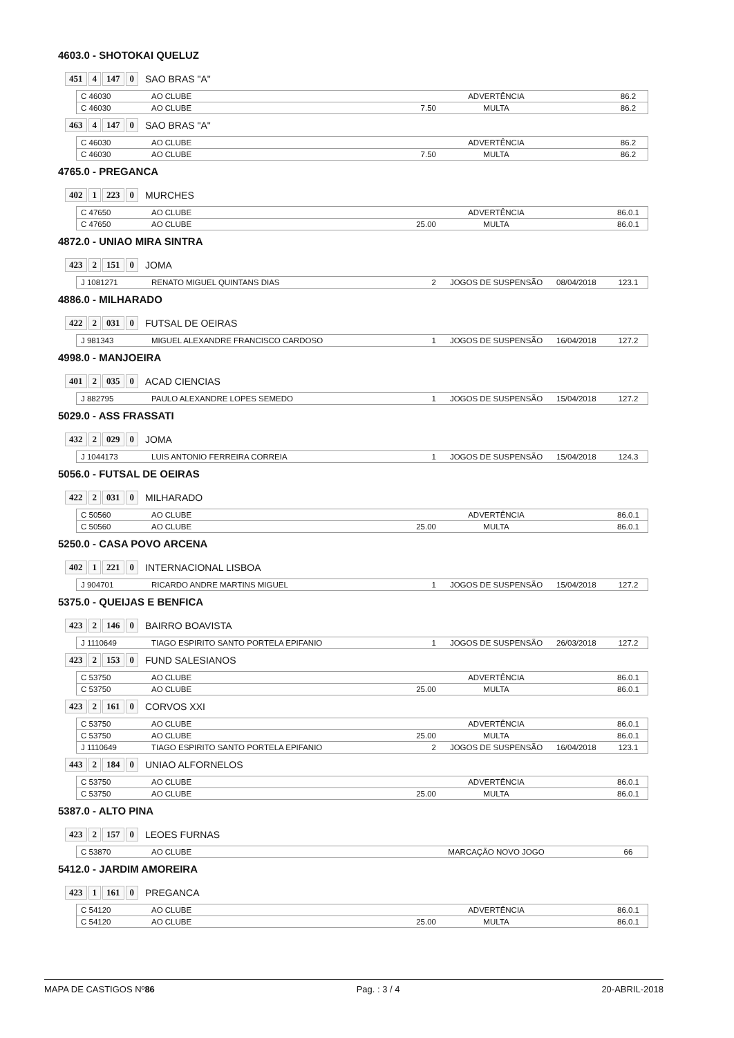4603.0 - SHOTOKAI QUELUZ
451 4 147 0 SAO BRAS "A"
| C 46030 | AO CLUBE | | ADVERTÊNCIA | | 86.2 |
| C 46030 | AO CLUBE | 7.50 | MULTA | | 86.2 |
463 4 147 0 SAO BRAS "A"
| C 46030 | AO CLUBE | | ADVERTÊNCIA | | 86.2 |
| C 46030 | AO CLUBE | 7.50 | MULTA | | 86.2 |
4765.0 - PREGANCA
402 1 223 0 MURCHES
| C 47650 | AO CLUBE | | ADVERTÊNCIA | | 86.0.1 |
| C 47650 | AO CLUBE | 25.00 | MULTA | | 86.0.1 |
4872.0 - UNIAO MIRA SINTRA
423 2 151 0 JOMA
| J 1081271 | RENATO MIGUEL QUINTANS DIAS | 2 | JOGOS DE SUSPENSÃO | 08/04/2018 | 123.1 |
4886.0 - MILHARADO
422 2 031 0 FUTSAL DE OEIRAS
| J 981343 | MIGUEL ALEXANDRE FRANCISCO CARDOSO | 1 | JOGOS DE SUSPENSÃO | 16/04/2018 | 127.2 |
4998.0 - MANJOEIRA
401 2 035 0 ACAD CIENCIAS
| J 882795 | PAULO ALEXANDRE LOPES SEMEDO | 1 | JOGOS DE SUSPENSÃO | 15/04/2018 | 127.2 |
5029.0 - ASS FRASSATI
432 2 029 0 JOMA
| J 1044173 | LUIS ANTONIO FERREIRA CORREIA | 1 | JOGOS DE SUSPENSÃO | 15/04/2018 | 124.3 |
5056.0 - FUTSAL DE OEIRAS
422 2 031 0 MILHARADO
| C 50560 | AO CLUBE | | ADVERTÊNCIA | | 86.0.1 |
| C 50560 | AO CLUBE | 25.00 | MULTA | | 86.0.1 |
5250.0 - CASA POVO ARCENA
402 1 221 0 INTERNACIONAL LISBOA
| J 904701 | RICARDO ANDRE MARTINS MIGUEL | 1 | JOGOS DE SUSPENSÃO | 15/04/2018 | 127.2 |
5375.0 - QUEIJAS E BENFICA
423 2 146 0 BAIRRO BOAVISTA
| J 1110649 | TIAGO ESPIRITO SANTO PORTELA EPIFANIO | 1 | JOGOS DE SUSPENSÃO | 26/03/2018 | 127.2 |
423 2 153 0 FUND SALESIANOS
| C 53750 | AO CLUBE | | ADVERTÊNCIA | | 86.0.1 |
| C 53750 | AO CLUBE | 25.00 | MULTA | | 86.0.1 |
423 2 161 0 CORVOS XXI
| C 53750 | AO CLUBE | | ADVERTÊNCIA | | 86.0.1 |
| C 53750 | AO CLUBE | 25.00 | MULTA | | 86.0.1 |
| J 1110649 | TIAGO ESPIRITO SANTO PORTELA EPIFANIO | 2 | JOGOS DE SUSPENSÃO | 16/04/2018 | 123.1 |
443 2 184 0 UNIAO ALFORNELOS
| C 53750 | AO CLUBE | | ADVERTÊNCIA | | 86.0.1 |
| C 53750 | AO CLUBE | 25.00 | MULTA | | 86.0.1 |
5387.0 - ALTO PINA
423 2 157 0 LEOES FURNAS
| C 53870 | AO CLUBE | | MARCAÇÃO NOVO JOGO | | 66 |
5412.0 - JARDIM AMOREIRA
423 1 161 0 PREGANCA
| C 54120 | AO CLUBE | | ADVERTÊNCIA | | 86.0.1 |
| C 54120 | AO CLUBE | 25.00 | MULTA | | 86.0.1 |
MAPA DE CASTIGOS Nº86 Pag. : 3 / 4 20-ABRIL-2018